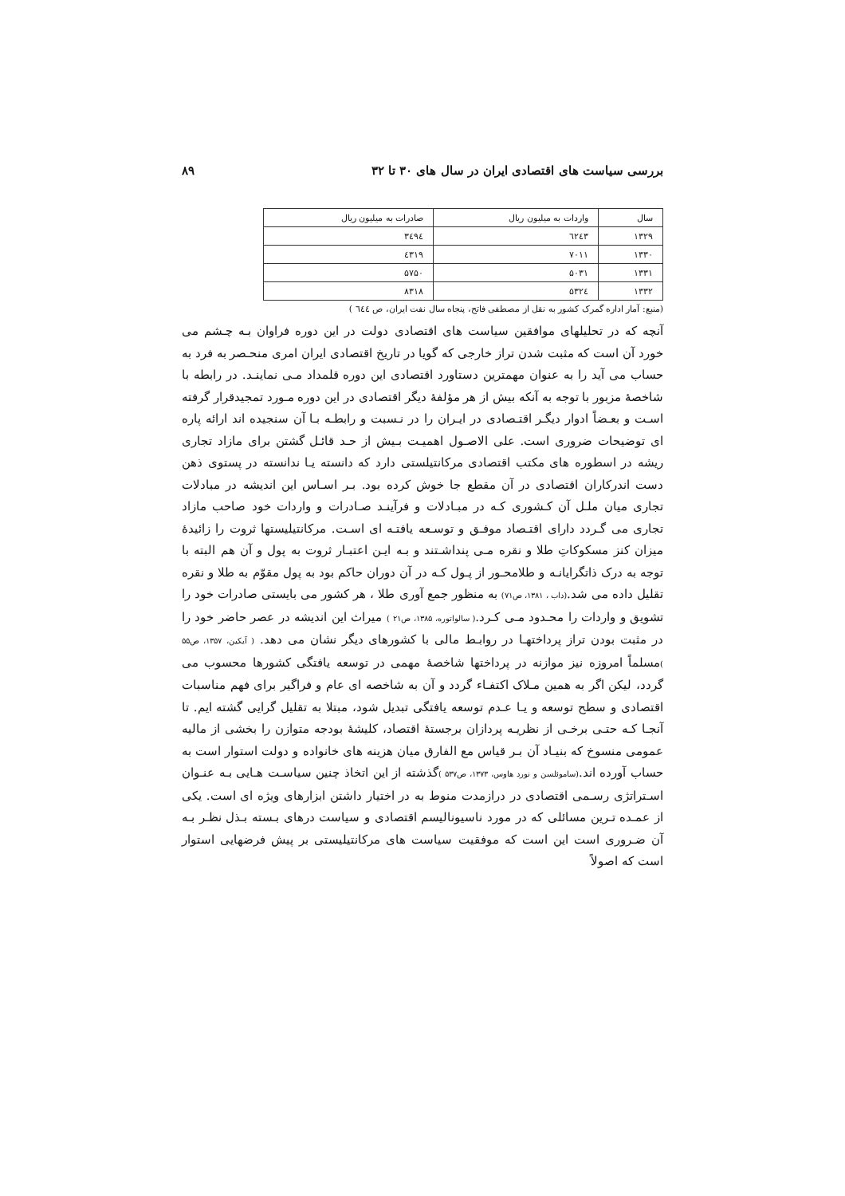بررسی سیاست های اقتصادی ایران در سال های ۳۰ تا ۳۲ ۸۹
| سال | واردات به میلیون ریال | صادرات به میلیون ریال |
| --- | --- | --- |
| ۱۳۲۹ | ٦٢٤٣ | ٣٤٩٤ |
| ۱۳۳۰ | ۷۰۱۱ | ٤٣١٩ |
| ۱۳۳۱ | ۵۰۳۱ | ۵۷۵۰ |
| ۱۳۳۲ | ۵۳۲٤ | ۸۳۱۸ |
(منبع: آمار اداره گمرک کشور به نقل از مصطفی فاتح، پنجاه سال نفت ایران، ص ٦٤٤ )
آنچه که در تحلیلهای موافقین سیاست های اقتصادی دولت در این دوره فراوان بـه چـشم می خورد آن است که مثبت شدن تراز خارجی که گویا در تاریخ اقتصادی ایران امری منحـصر به فرد به حساب می آید را به عنوان مهمترین دستاورد اقتصادی این دوره قلمداد مـی نماینـد. در رابطه با شاخصهٔ مزبور با توجه به آنکه بیش از هر مؤلفهٔ دیگر اقتصادی در این دوره مـورد تمجیدقرار گرفته اسـت و بعـضاً ادوار دیگـر اقتـصادی در ایـران را در نـسبت و رابطـه بـا آن سنجیده اند ارائه پاره ای توضیحات ضروری است. علی الاصـول اهمیـت بـیش از حـد قائـل گشتن برای مازاد تجاری ریشه در اسطوره های مکتب اقتصادی مرکانتیلستی دارد که دانسته یـا ندانسته در پستوی ذهن دست اندرکاران اقتصادی در آن مقطع جا خوش کرده بود. بـر اسـاس این اندیشه در مبادلات تجاری میان ملـل آن کـشوری کـه در مبـادلات و فرآینـد صـادرات و واردات خود صاحب مازاد تجاری می گـردد دارای اقتـصاد موفـق و توسـعه یافتـه ای اسـت. مرکانتیلیستها ثروت را زائیدهٔ میزان کنز مسکوکاتِ طلا و نقره مـی پنداشـتند و بـه ایـن اعتبـار ثروت به پول و آن هم البته با توجه به درک ذاتگرایانـه و طلامحـور از پـول کـه در آن دوران حاکم بود به پول مقوّم به طلا و نقره تقلیل داده می شد.(داب ، ۱۳۸۱، ص۷۱) به منظور جمع آوری طلا ، هر کشور می بایستی صادرات خود را تشویق و واردات را محـدود مـی کـرد.( سالواتوره، ۱۳۸۵، ص۲۱ ) میراث این اندیشه در عصر حاضر خود را در مثبت بودن تراز پرداختهـا در روابـط مالی با کشورهای دیگر نشان می دهد. ( آیکین، ۱۳۵۷، ص۵۵ ) مسلماً امروزه نیز موازنه در پرداختها شاخصهٔ مهمی در توسعه یافتگی کشورها محسوب می گردد، لیکن اگر به همین مـلاک اکتفـاء گردد و آن به شاخصه ای عام و فراگیر برای فهم مناسبات اقتصادی و سطح توسعه و یـا عـدم توسعه یافتگی تبدیل شود، مبتلا به تقلیل گرایی گشته ایم. تا آنجـا کـه حتـی برخـی از نظریـه پردازان برجستهٔ اقتصاد، کلیشهٔ بودجه متوازن را بخشی از مالیه عمومی منسوخ که بنیـاد آن بـر قیاس مع الفارق میان هزینه های خانواده و دولت استوار است به حساب آورده اند.(ساموئلسن و نورد هاوس، ۱۳۷۳، ص۵۳۷ ) گذشته از این اتخاذ چنین سیاسـت هـایی بـه عنـوان اسـتراتژی رسـمی اقتصادی در درازمدت منوط به در اختیار داشتن ابزارهای ویژه ای است. یکی از عمـده تـرین مسائلی که در مورد ناسیونالیسم اقتصادی و سیاست درهای بـسته بـذل نظـر بـه آن ضـروری است این است که موفقیت سیاست های مرکانتیلیستی بر پیش فرضهایی استوار است که اصولاً